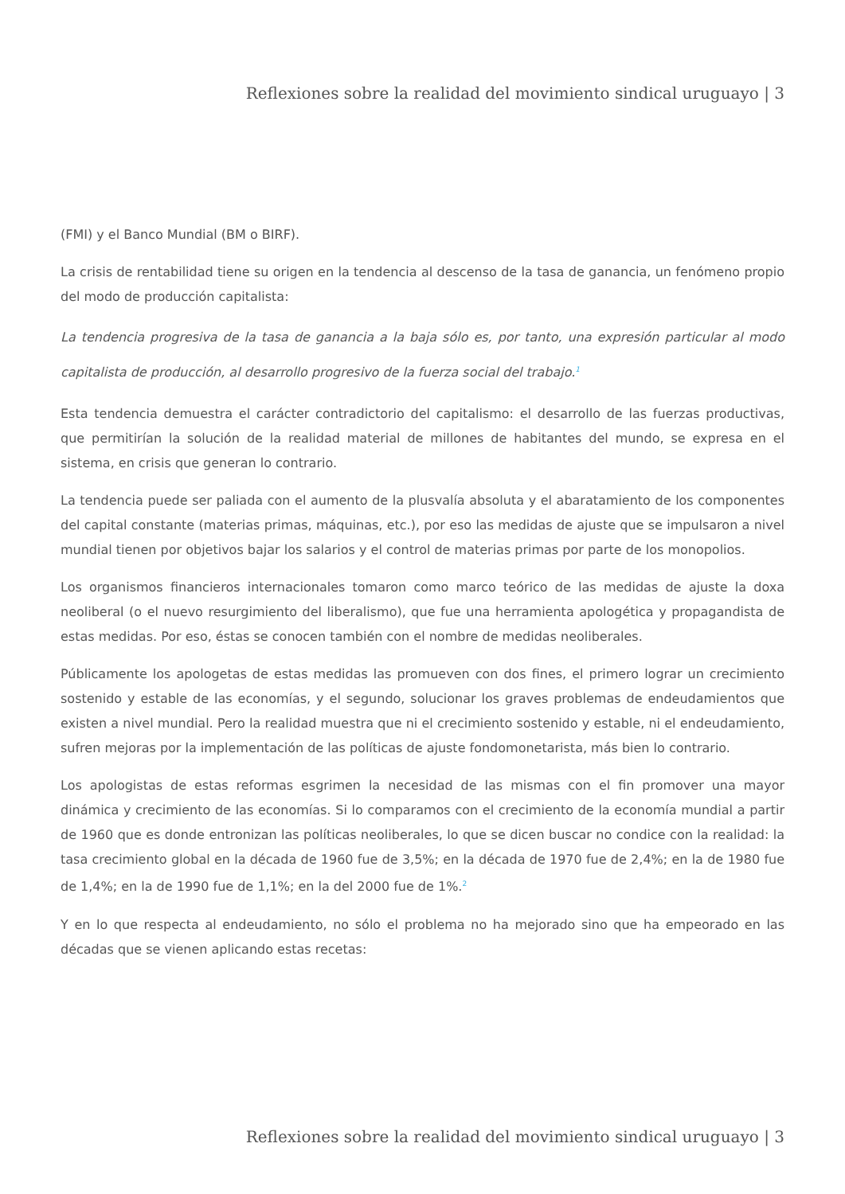Reflexiones sobre la realidad del movimiento sindical uruguayo | 3
(FMI) y el Banco Mundial (BM o BIRF).
La crisis de rentabilidad tiene su origen en la tendencia al descenso de la tasa de ganancia, un fenómeno propio del modo de producción capitalista:
La tendencia progresiva de la tasa de ganancia a la baja sólo es, por tanto, una expresión particular al modo capitalista de producción, al desarrollo progresivo de la fuerza social del trabajo.<sup>1</sup>
Esta tendencia demuestra el carácter contradictorio del capitalismo: el desarrollo de las fuerzas productivas, que permitirían la solución de la realidad material de millones de habitantes del mundo, se expresa en el sistema, en crisis que generan lo contrario.
La tendencia puede ser paliada con el aumento de la plusvalía absoluta y el abaratamiento de los componentes del capital constante (materias primas, máquinas, etc.), por eso las medidas de ajuste que se impulsaron a nivel mundial tienen por objetivos bajar los salarios y el control de materias primas por parte de los monopolios.
Los organismos financieros internacionales tomaron como marco teórico de las medidas de ajuste la doxa neoliberal (o el nuevo resurgimiento del liberalismo), que fue una herramienta apologética y propagandista de estas medidas. Por eso, éstas se conocen también con el nombre de medidas neoliberales.
Públicamente los apologetas de estas medidas las promueven con dos fines, el primero lograr un crecimiento sostenido y estable de las economías, y el segundo, solucionar los graves problemas de endeudamientos que existen a nivel mundial. Pero la realidad muestra que ni el crecimiento sostenido y estable, ni el endeudamiento, sufren mejoras por la implementación de las políticas de ajuste fondomonetarista, más bien lo contrario.
Los apologistas de estas reformas esgrimen la necesidad de las mismas con el fin promover una mayor dinámica y crecimiento de las economías. Si lo comparamos con el crecimiento de la economía mundial a partir de 1960 que es donde entronizan las políticas neoliberales, lo que se dicen buscar no condice con la realidad: la tasa crecimiento global en la década de 1960 fue de 3,5%; en la década de 1970 fue de 2,4%; en la de 1980 fue de 1,4%; en la de 1990 fue de 1,1%; en la del 2000 fue de 1%.<sup>2</sup>
Y en lo que respecta al endeudamiento, no sólo el problema no ha mejorado sino que ha empeorado en las décadas que se vienen aplicando estas recetas:
Reflexiones sobre la realidad del movimiento sindical uruguayo | 3